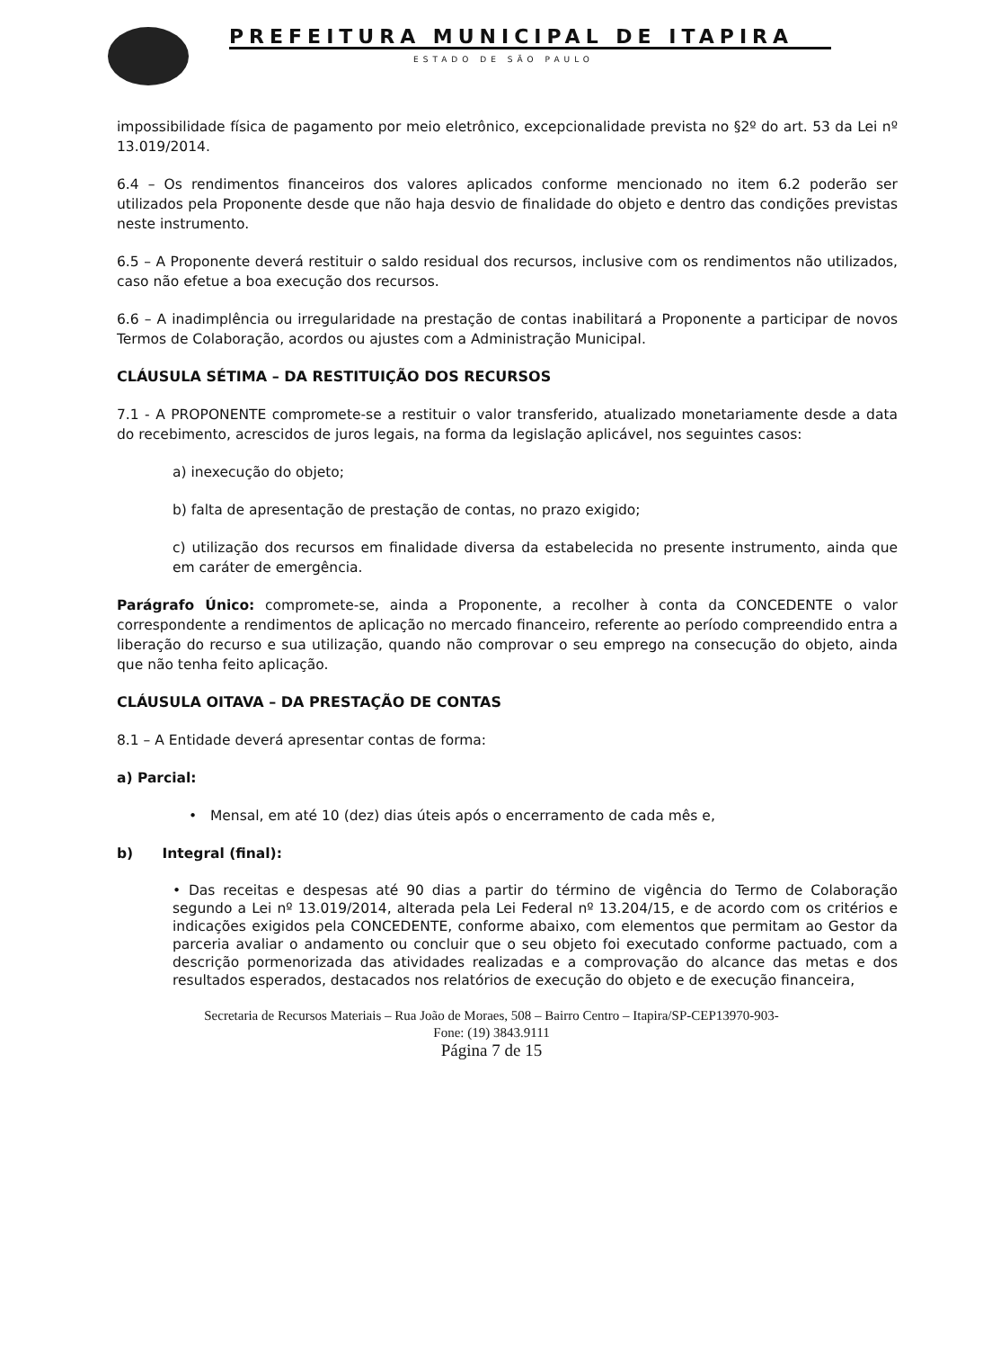PREFEITURA MUNICIPAL DE ITAPIRA
ESTADO DE SÃO PAULO
impossibilidade física de pagamento por meio eletrônico, excepcionalidade prevista no §2º do art. 53 da Lei nº 13.019/2014.
6.4 – Os rendimentos financeiros dos valores aplicados conforme mencionado no item 6.2 poderão ser utilizados pela Proponente desde que não haja desvio de finalidade do objeto e dentro das condições previstas neste instrumento.
6.5 – A Proponente deverá restituir o saldo residual dos recursos, inclusive com os rendimentos não utilizados, caso não efetue a boa execução dos recursos.
6.6 – A inadimplência ou irregularidade na prestação de contas inabilitará a Proponente a participar de novos Termos de Colaboração, acordos ou ajustes com a Administração Municipal.
CLÁUSULA SÉTIMA – DA RESTITUIÇÃO DOS RECURSOS
7.1 - A PROPONENTE compromete-se a restituir o valor transferido, atualizado monetariamente desde a data do recebimento, acrescidos de juros legais, na forma da legislação aplicável, nos seguintes casos:
a) inexecução do objeto;
b) falta de apresentação de prestação de contas, no prazo exigido;
c) utilização dos recursos em finalidade diversa da estabelecida no presente instrumento, ainda que em caráter de emergência.
Parágrafo Único: compromete-se, ainda a Proponente, a recolher à conta da CONCEDENTE o valor correspondente a rendimentos de aplicação no mercado financeiro, referente ao período compreendido entra a liberação do recurso e sua utilização, quando não comprovar o seu emprego na consecução do objeto, ainda que não tenha feito aplicação.
CLÁUSULA OITAVA – DA PRESTAÇÃO DE CONTAS
8.1 – A Entidade deverá apresentar contas de forma:
a) Parcial:
• Mensal, em até 10 (dez) dias úteis após o encerramento de cada mês e,
b) Integral (final):
• Das receitas e despesas até 90 dias a partir do término de vigência do Termo de Colaboração segundo a Lei nº 13.019/2014, alterada pela Lei Federal nº 13.204/15, e de acordo com os critérios e indicações exigidos pela CONCEDENTE, conforme abaixo, com elementos que permitam ao Gestor da parceria avaliar o andamento ou concluir que o seu objeto foi executado conforme pactuado, com a descrição pormenorizada das atividades realizadas e a comprovação do alcance das metas e dos resultados esperados, destacados nos relatórios de execução do objeto e de execução financeira,
Secretaria de Recursos Materiais – Rua João de Moraes, 508 – Bairro Centro – Itapira/SP-CEP13970-903-
Fone: (19) 3843.9111
Página 7 de 15